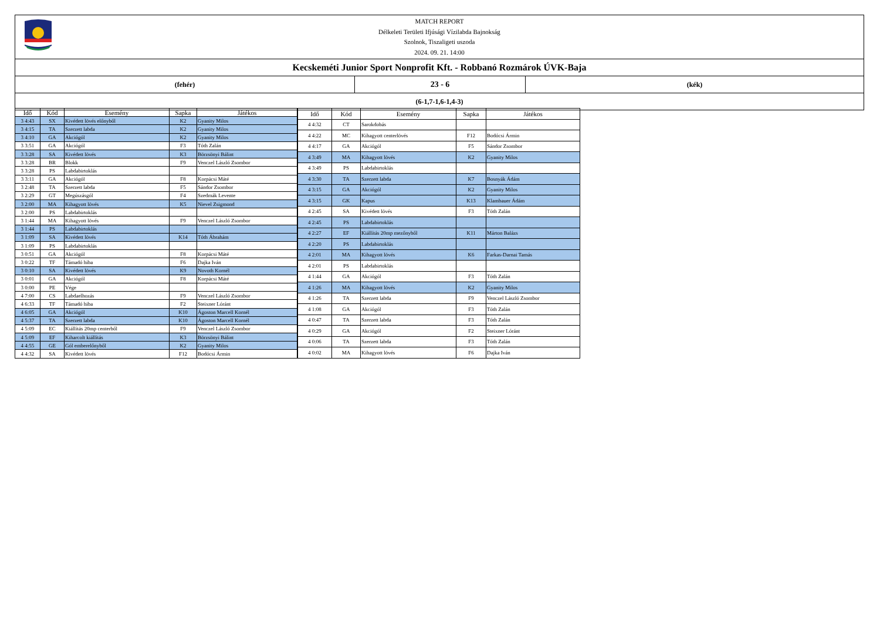MATCH REPORT
Délkeleti Területi Ifjúsági Vízilabda Bajnokság
Szolnok, Tiszaligeti uszoda
2024. 09. 21. 14:00
Kecskeméti Junior Sport Nonprofit Kft. - Robbanó Rozmárok ÚVK-Baja
(fehér)
23 - 6
(kék)
(6-1,7-1,6-1,4-3)
| Idő | Kód | Esemény | Sapka | Játékos |
| --- | --- | --- | --- | --- |
| 3 4:43 | SX | Kivédett lövés előnyből | K2 | Gyanity Milos |
| 3 4:15 | TA | Szerzett labda | K2 | Gyanity Milos |
| 3 4:10 | GA | Akciógól | K2 | Gyanity Milos |
| 3 3:51 | GA | Akciógól | F3 | Tóth Zalán |
| 3 3:28 | SA | Kivédett lövés | K3 | Börzsönyi Bálint |
| 3 3:28 | BR | Blokk | F9 | Venczel László Zsombor |
| 3 3:28 | PS | Labdabirtoklás | | |
| 3 3:11 | GA | Akciógól | F8 | Korpácsi Máté |
| 3 2:48 | TA | Szerzett labda | F5 | Sándor Zsombor |
| 3 2:29 | GT | Megúszásgól | F4 | Szedmák Levente |
| 3 2:00 | MA | Kihagyott lövés | K5 | Nievel Zsigmond |
| 3 2:00 | PS | Labdabirtoklás | | |
| 3 1:44 | MA | Kihagyott lövés | F9 | Venczel László Zsombor |
| 3 1:44 | PS | Labdabirtoklás | | |
| 3 1:09 | SA | Kivédett lövés | K14 | Tóth Ábrahám |
| 3 1:09 | PS | Labdabirtoklás | | |
| 3 0:51 | GA | Akciógól | F8 | Korpácsi Máté |
| 3 0:22 | TF | Támadó hiba | F6 | Dajka Iván |
| 3 0:10 | SA | Kivédett lövés | K9 | Novoth Kornél |
| 3 0:01 | GA | Akciógól | F8 | Korpácsi Máté |
| 3 0:00 | PE | Vége | | |
| 4 7:00 | CS | Labdaelhozás | F9 | Venczel László Zsombor |
| 4 6:33 | TF | Támadó hiba | F2 | Steixner Lóránt |
| 4 6:05 | GA | Akciógól | K10 | Ágoston Marcell Kornél |
| 4 5:37 | TA | Szerzett labda | K10 | Ágoston Marcell Kornél |
| 4 5:09 | EC | Kiállítás 20mp centerből | F9 | Venczel László Zsombor |
| 4 5:09 | EF | Kiharcolt kiállítás | K3 | Börzsönyi Bálint |
| 4 4:55 | GE | Gól emberelőnyből | K2 | Gyanity Milos |
| 4 4:32 | SA | Kivédett lövés | F12 | Bodócsi Ármin |
| Idő | Kód | Esemény | Sapka | Játékos |
| --- | --- | --- | --- | --- |
| 4 4:32 | CT | Sarokdobás | | |
| 4 4:22 | MC | Kihagyott centerlövés | F12 | Bodócsi Ármin |
| 4 4:17 | GA | Akciógól | F5 | Sándor Zsombor |
| 4 3:49 | MA | Kihagyott lövés | K2 | Gyanity Milos |
| 4 3:49 | PS | Labdabirtoklás | | |
| 4 3:30 | TA | Szerzett labda | K7 | Bosnyák Ádám |
| 4 3:15 | GA | Akciógól | K2 | Gyanity Milos |
| 4 3:15 | GK | Kapus | K13 | Klambauer Ádám |
| 4 2:45 | SA | Kivédett lövés | F3 | Tóth Zalán |
| 4 2:45 | PS | Labdabirtoklás | | |
| 4 2:27 | EF | Kiállítás 20mp mezőnyből | K11 | Márton Balázs |
| 4 2:20 | PS | Labdabirtoklás | | |
| 4 2:01 | MA | Kihagyott lövés | K6 | Farkas-Darnai Tamás |
| 4 2:01 | PS | Labdabirtoklás | | |
| 4 1:44 | GA | Akciógól | F3 | Tóth Zalán |
| 4 1:26 | MA | Kihagyott lövés | K2 | Gyanity Milos |
| 4 1:26 | TA | Szerzett labda | F9 | Venczel László Zsombor |
| 4 1:08 | GA | Akciógól | F3 | Tóth Zalán |
| 4 0:47 | TA | Szerzett labda | F3 | Tóth Zalán |
| 4 0:29 | GA | Akciógól | F2 | Steixner Lóránt |
| 4 0:06 | TA | Szerzett labda | F3 | Tóth Zalán |
| 4 0:02 | MA | Kihagyott lövés | F6 | Dajka Iván |